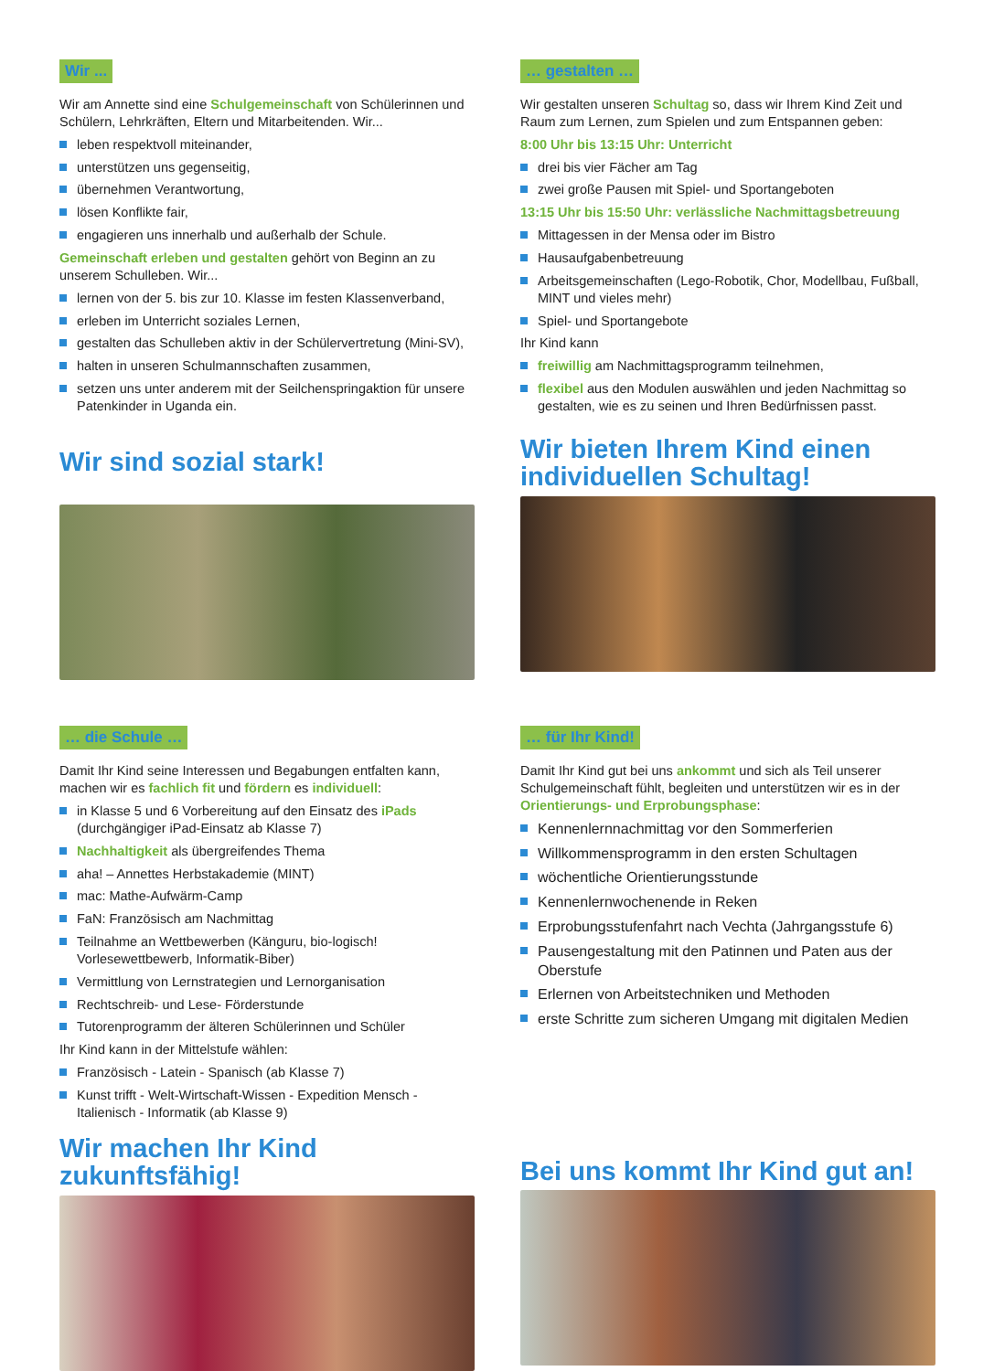Wir ...
Wir am Annette sind eine Schulgemeinschaft von Schülerinnen und Schülern, Lehrkräften, Eltern und Mitarbeitenden. Wir...
leben respektvoll miteinander,
unterstützen uns gegenseitig,
übernehmen Verantwortung,
lösen Konflikte fair,
engagieren uns innerhalb und außerhalb der Schule.
Gemeinschaft erleben und gestalten gehört von Beginn an zu unserem Schulleben. Wir...
lernen von der 5. bis zur 10. Klasse im festen Klassenverband,
erleben im Unterricht soziales Lernen,
gestalten das Schulleben aktiv in der Schülervertretung (Mini-SV),
halten in unseren Schulmannschaften zusammen,
setzen uns unter anderem mit der Seilchenspringaktion für unsere Patenkinder in Uganda ein.
Wir sind sozial stark!
… gestalten …
Wir gestalten unseren Schultag so, dass wir Ihrem Kind Zeit und Raum zum Lernen, zum Spielen und zum Entspannen geben:
8:00 Uhr bis 13:15 Uhr: Unterricht
drei bis vier Fächer am Tag
zwei große Pausen mit Spiel- und Sportangeboten
13:15 Uhr bis 15:50 Uhr: verlässliche Nachmittagsbetreuung
Mittagessen in der Mensa oder im Bistro
Hausaufgabenbetreuung
Arbeitsgemeinschaften (Lego-Robotik, Chor, Modellbau, Fußball, MINT und vieles mehr)
Spiel- und Sportangebote
Ihr Kind kann
freiwillig am Nachmittagsprogramm teilnehmen,
flexibel aus den Modulen auswählen und jeden Nachmittag so gestalten, wie es zu seinen und Ihren Bedürfnissen passt.
Wir bieten Ihrem Kind einen individuellen Schultag!
… die Schule …
Damit Ihr Kind seine Interessen und Begabungen entfalten kann, machen wir es fachlich fit und fördern es individuell:
in Klasse 5 und 6 Vorbereitung auf den Einsatz des iPads (durchgängiger iPad-Einsatz ab Klasse 7)
Nachhaltigkeit als übergreifendes Thema
aha! – Annettes Herbstakademie (MINT)
mac: Mathe-Aufwärm-Camp
FaN: Französisch am Nachmittag
Teilnahme an Wettbewerben (Känguru, bio-logisch! Vorlesewettbewerb, Informatik-Biber)
Vermittlung von Lernstrategien und Lernorganisation
Rechtschreib- und Lese- Förderstunde
Tutorenprogramm der älteren Schülerinnen und Schüler
Ihr Kind kann in der Mittelstufe wählen:
Französisch - Latein - Spanisch (ab Klasse 7)
Kunst trifft - Welt-Wirtschaft-Wissen - Expedition Mensch - Italienisch - Informatik (ab Klasse 9)
Wir machen Ihr Kind zukunftsfähig!
… für Ihr Kind!
Damit Ihr Kind gut bei uns ankommt und sich als Teil unserer Schulgemeinschaft fühlt, begleiten und unterstützen wir es in der Orientierungs- und Erprobungsphase:
Kennenlernnachmittag vor den Sommerferien
Willkommensprogramm in den ersten Schultagen
wöchentliche Orientierungsstunde
Kennenlernwochenende in Reken
Erprobungsstufenfahrt nach Vechta (Jahrgangsstufe 6)
Pausengestaltung mit den Patinnen und Paten aus der Oberstufe
Erlernen von Arbeitstechniken und Methoden
erste Schritte zum sicheren Umgang mit digitalen Medien
Bei uns kommt Ihr Kind gut an!